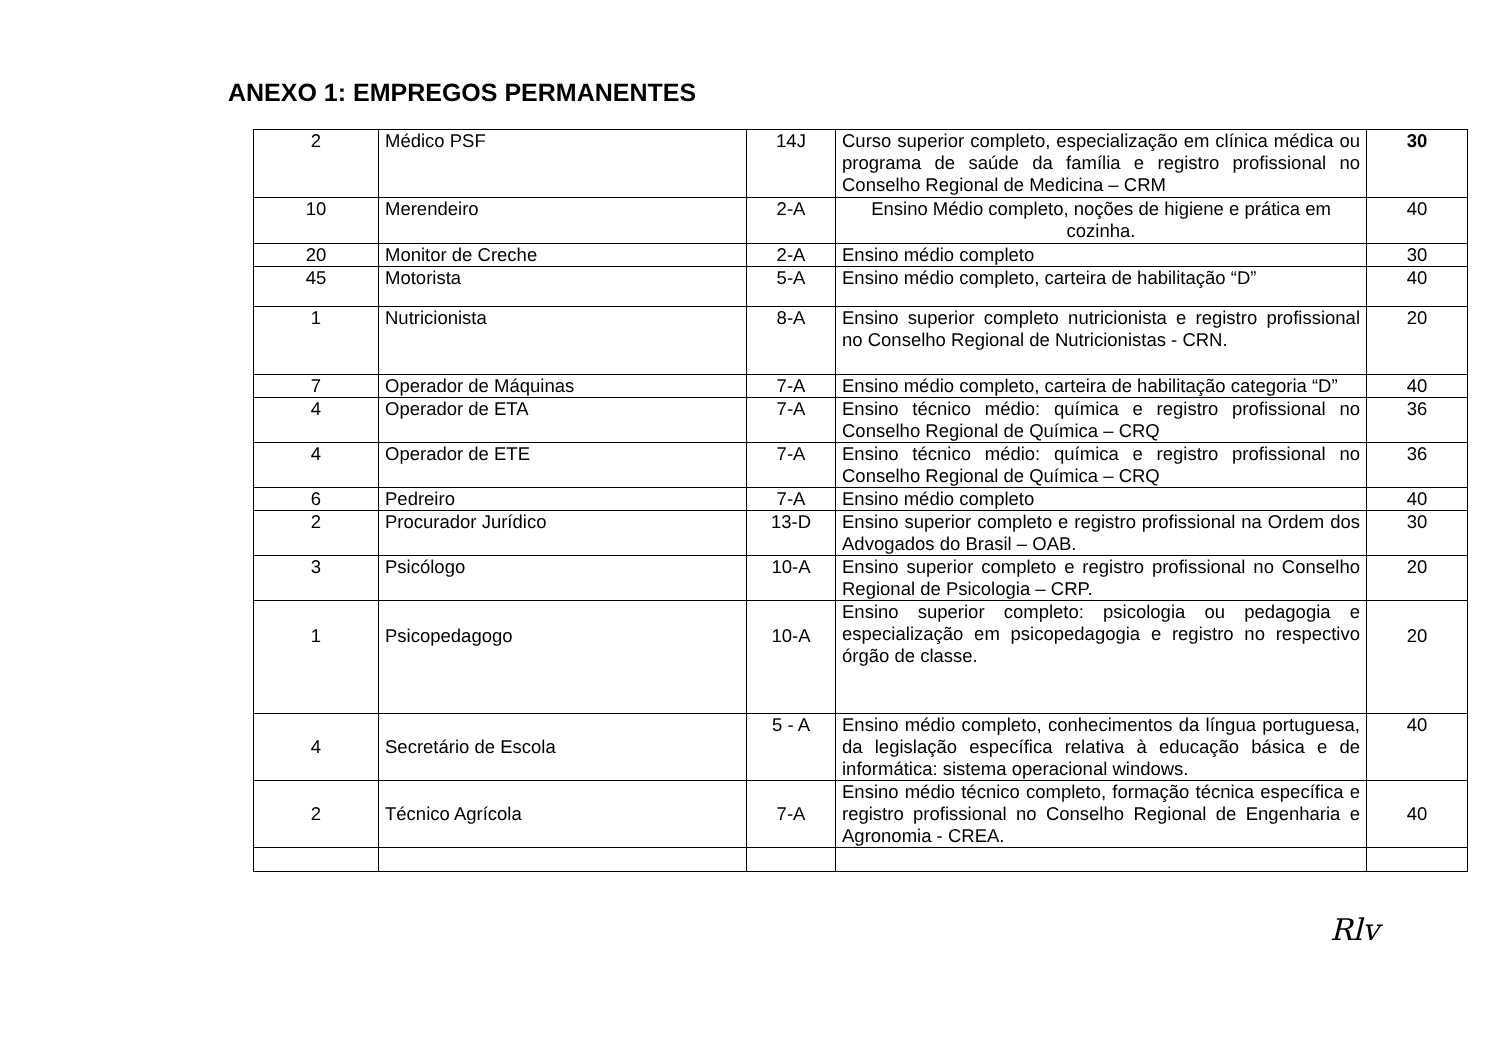ANEXO 1: EMPREGOS PERMANENTES
| 2 | Médico PSF | 14J | Curso superior completo, especialização em clínica médica ou programa de saúde da família e registro profissional no Conselho Regional de Medicina – CRM | 30 |
| 10 | Merendeiro | 2-A | Ensino Médio completo, noções de higiene e prática em cozinha. | 40 |
| 20 | Monitor de Creche | 2-A | Ensino médio completo | 30 |
| 45 | Motorista | 5-A | Ensino médio completo, carteira de habilitação “D” | 40 |
| 1 | Nutricionista | 8-A | Ensino superior completo nutricionista e registro profissional no Conselho Regional de Nutricionistas - CRN. | 20 |
| 7 | Operador de Máquinas | 7-A | Ensino médio completo, carteira de habilitação categoria “D” | 40 |
| 4 | Operador de ETA | 7-A | Ensino técnico médio: química e registro profissional no Conselho Regional de Química – CRQ | 36 |
| 4 | Operador de ETE | 7-A | Ensino técnico médio: química e registro profissional no Conselho Regional de Química – CRQ | 36 |
| 6 | Pedreiro | 7-A | Ensino médio completo | 40 |
| 2 | Procurador Jurídico | 13-D | Ensino superior completo e registro profissional na Ordem dos Advogados do Brasil – OAB. | 30 |
| 3 | Psicólogo | 10-A | Ensino superior completo e registro profissional no Conselho Regional de Psicologia – CRP. | 20 |
| 1 | Psicopedagogo | 10-A | Ensino superior completo: psicologia ou pedagogia e especialização em psicopedagogia e registro no respectivo órgão de classe. | 20 |
| 4 | Secretário de Escola | 5 - A | Ensino médio completo, conhecimentos da língua portuguesa, da legislação específica relativa à educação básica e de informática: sistema operacional windows. | 40 |
| 2 | Técnico Agrícola | 7-A | Ensino médio técnico completo, formação técnica específica e registro profissional no Conselho Regional de Engenharia e Agronomia - CREA. | 40 |
Rlv